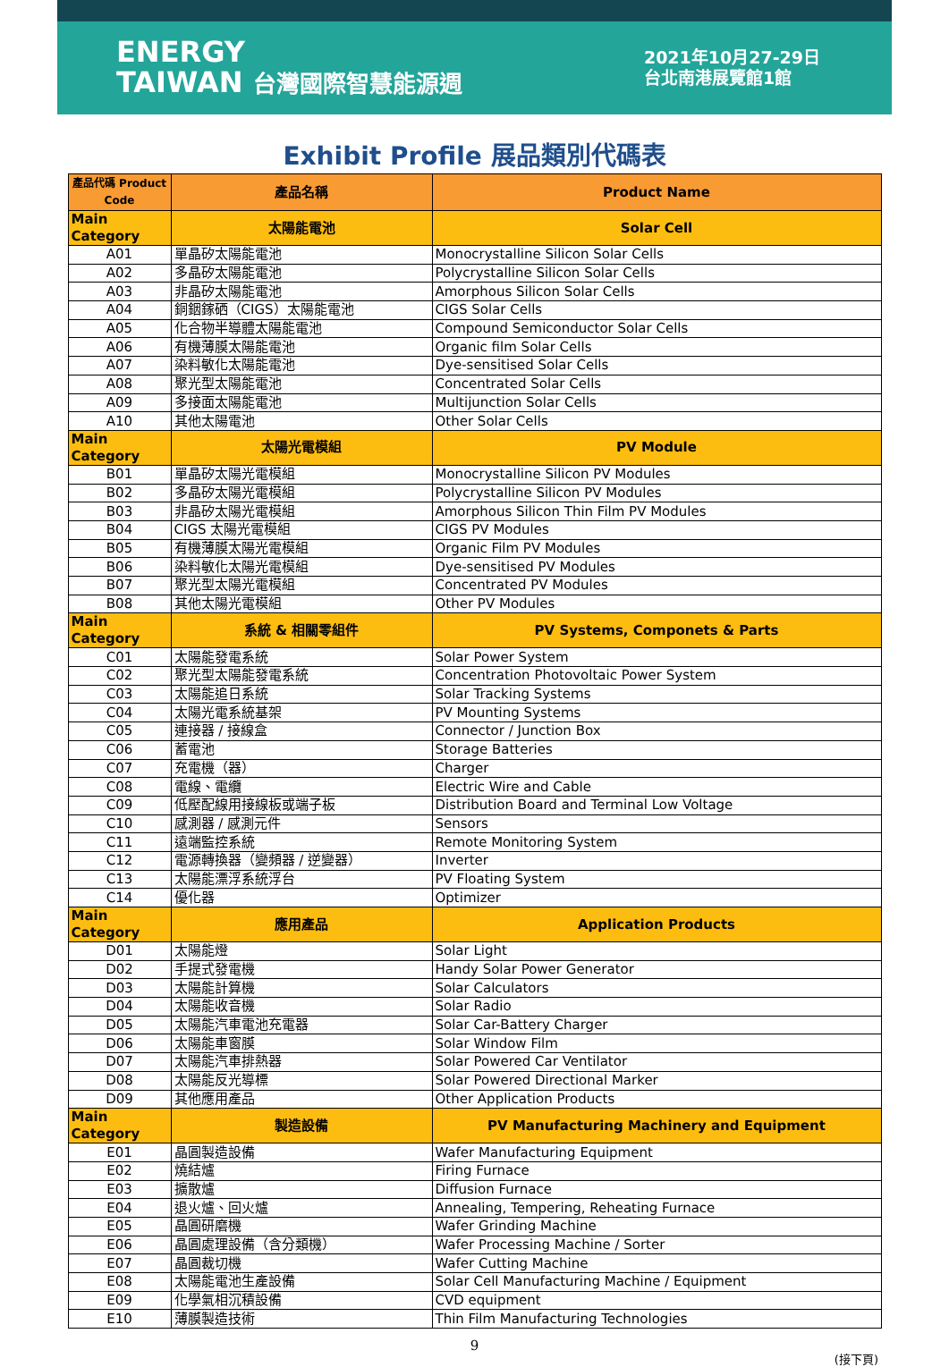ENERGY
TAIWAN 台灣國際智慧能源週
2021年10月27-29日
台北南港展覽館1館
Exhibit Profile 展品類別代碼表
| 產品代碼 Product Code | 產品名稱 | Product Name |
| --- | --- | --- |
| Main Category | 太陽能電池 | Solar Cell |
| A01 | 單晶矽太陽能電池 | Monocrystalline Silicon Solar Cells |
| A02 | 多晶矽太陽能電池 | Polycrystalline Silicon Solar Cells |
| A03 | 非晶矽太陽能電池 | Amorphous Silicon Solar Cells |
| A04 | 銅銦鎵硒（CIGS）太陽能電池 | CIGS Solar Cells |
| A05 | 化合物半導體太陽能電池 | Compound Semiconductor Solar Cells |
| A06 | 有機薄膜太陽能電池 | Organic film Solar Cells |
| A07 | 染料敏化太陽能電池 | Dye-sensitised Solar Cells |
| A08 | 聚光型太陽能電池 | Concentrated Solar Cells |
| A09 | 多接面太陽能電池 | Multijunction Solar Cells |
| A10 | 其他太陽電池 | Other Solar Cells |
| Main Category | 太陽光電模組 | PV Module |
| B01 | 單晶矽太陽光電模組 | Monocrystalline Silicon PV Modules |
| B02 | 多晶矽太陽光電模組 | Polycrystalline Silicon PV Modules |
| B03 | 非晶矽太陽光電模組 | Amorphous Silicon Thin Film PV Modules |
| B04 | CIGS 太陽光電模組 | CIGS PV Modules |
| B05 | 有機薄膜太陽光電模組 | Organic Film PV Modules |
| B06 | 染料敏化太陽光電模組 | Dye-sensitised PV Modules |
| B07 | 聚光型太陽光電模組 | Concentrated PV Modules |
| B08 | 其他太陽光電模組 | Other PV Modules |
| Main Category | 系統 & 相關零組件 | PV Systems, Componets & Parts |
| C01 | 太陽能發電系統 | Solar Power System |
| C02 | 聚光型太陽能發電系統 | Concentration Photovoltaic Power System |
| C03 | 太陽能追日系統 | Solar Tracking Systems |
| C04 | 太陽光電系統基架 | PV Mounting Systems |
| C05 | 連接器 / 接線盒 | Connector / Junction Box |
| C06 | 蓄電池 | Storage Batteries |
| C07 | 充電機（器） | Charger |
| C08 | 電線、電纜 | Electric Wire and Cable |
| C09 | 低壓配線用接線板或端子板 | Distribution Board and Terminal Low Voltage |
| C10 | 感測器 / 感測元件 | Sensors |
| C11 | 遠端監控系統 | Remote Monitoring System |
| C12 | 電源轉換器（變頻器 / 逆變器） | Inverter |
| C13 | 太陽能漂浮系統浮台 | PV Floating System |
| C14 | 優化器 | Optimizer |
| Main Category | 應用產品 | Application Products |
| D01 | 太陽能燈 | Solar Light |
| D02 | 手提式發電機 | Handy Solar Power Generator |
| D03 | 太陽能計算機 | Solar Calculators |
| D04 | 太陽能收音機 | Solar Radio |
| D05 | 太陽能汽車電池充電器 | Solar Car-Battery Charger |
| D06 | 太陽能車窗膜 | Solar Window Film |
| D07 | 太陽能汽車排熱器 | Solar Powered Car Ventilator |
| D08 | 太陽能反光導標 | Solar Powered Directional Marker |
| D09 | 其他應用產品 | Other Application Products |
| Main Category | 製造設備 | PV Manufacturing Machinery and Equipment |
| E01 | 晶圓製造設備 | Wafer Manufacturing Equipment |
| E02 | 燒結爐 | Firing Furnace |
| E03 | 擴散爐 | Diffusion Furnace |
| E04 | 退火爐、回火爐 | Annealing, Tempering, Reheating Furnace |
| E05 | 晶圓研磨機 | Wafer Grinding Machine |
| E06 | 晶圓處理設備（含分類機） | Wafer Processing Machine / Sorter |
| E07 | 晶圓裁切機 | Wafer Cutting Machine |
| E08 | 太陽能電池生產設備 | Solar Cell Manufacturing Machine / Equipment |
| E09 | 化學氣相沉積設備 | CVD equipment |
| E10 | 薄膜製造技術 | Thin Film Manufacturing Technologies |
9
(接下頁)